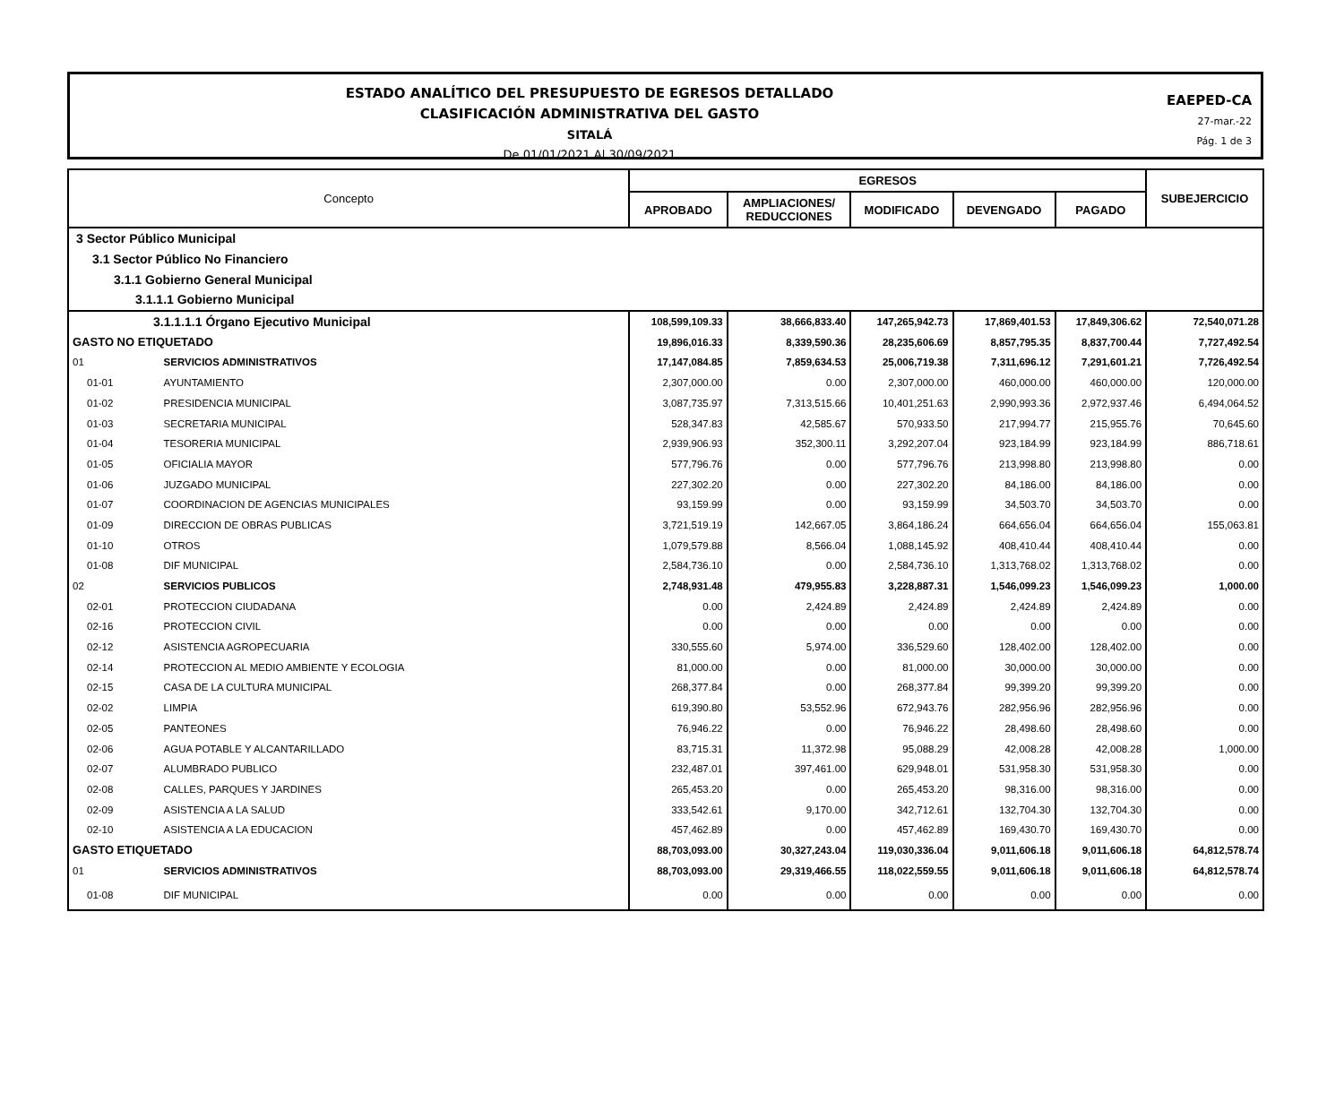ESTADO ANALÍTICO DEL PRESUPUESTO DE EGRESOS DETALLADO
CLASIFICACIÓN ADMINISTRATIVA DEL GASTO
SITALÁ
De 01/01/2021 Al 30/09/2021
EAEPED-CA
27-mar.-22
Pág. 1 de 3
| Concepto | | EGRESOS | | | | | SUBEJERCICIO |
| --- | --- | --- | --- | --- | --- | --- | --- |
| | | APROBADO | AMPLIACIONES/ REDUCCIONES | MODIFICADO | DEVENGADO | PAGADO | |
| 3 Sector Público Municipal | | | | | | | |
| 3.1 Sector Público No Financiero | | | | | | | |
| 3.1.1 Gobierno General Municipal | | | | | | | |
| 3.1.1.1 Gobierno Municipal | | | | | | | |
| 3.1.1.1.1 Órgano Ejecutivo Municipal | | 108,599,109.33 | 38,666,833.40 | 147,265,942.73 | 17,869,401.53 | 17,849,306.62 | 72,540,071.28 |
| GASTO NO ETIQUETADO | | 19,896,016.33 | 8,339,590.36 | 28,235,606.69 | 8,857,795.35 | 8,837,700.44 | 7,727,492.54 |
| 01 | SERVICIOS ADMINISTRATIVOS | 17,147,084.85 | 7,859,634.53 | 25,006,719.38 | 7,311,696.12 | 7,291,601.21 | 7,726,492.54 |
| 01-01 | AYUNTAMIENTO | 2,307,000.00 | 0.00 | 2,307,000.00 | 460,000.00 | 460,000.00 | 120,000.00 |
| 01-02 | PRESIDENCIA MUNICIPAL | 3,087,735.97 | 7,313,515.66 | 10,401,251.63 | 2,990,993.36 | 2,972,937.46 | 6,494,064.52 |
| 01-03 | SECRETARIA MUNICIPAL | 528,347.83 | 42,585.67 | 570,933.50 | 217,994.77 | 215,955.76 | 70,645.60 |
| 01-04 | TESORERIA MUNICIPAL | 2,939,906.93 | 352,300.11 | 3,292,207.04 | 923,184.99 | 923,184.99 | 886,718.61 |
| 01-05 | OFICIALIA MAYOR | 577,796.76 | 0.00 | 577,796.76 | 213,998.80 | 213,998.80 | 0.00 |
| 01-06 | JUZGADO MUNICIPAL | 227,302.20 | 0.00 | 227,302.20 | 84,186.00 | 84,186.00 | 0.00 |
| 01-07 | COORDINACION DE AGENCIAS MUNICIPALES | 93,159.99 | 0.00 | 93,159.99 | 34,503.70 | 34,503.70 | 0.00 |
| 01-09 | DIRECCION DE OBRAS PUBLICAS | 3,721,519.19 | 142,667.05 | 3,864,186.24 | 664,656.04 | 664,656.04 | 155,063.81 |
| 01-10 | OTROS | 1,079,579.88 | 8,566.04 | 1,088,145.92 | 408,410.44 | 408,410.44 | 0.00 |
| 01-08 | DIF MUNICIPAL | 2,584,736.10 | 0.00 | 2,584,736.10 | 1,313,768.02 | 1,313,768.02 | 0.00 |
| 02 | SERVICIOS PUBLICOS | 2,748,931.48 | 479,955.83 | 3,228,887.31 | 1,546,099.23 | 1,546,099.23 | 1,000.00 |
| 02-01 | PROTECCION CIUDADANA | 0.00 | 2,424.89 | 2,424.89 | 2,424.89 | 2,424.89 | 0.00 |
| 02-16 | PROTECCION CIVIL | 0.00 | 0.00 | 0.00 | 0.00 | 0.00 | 0.00 |
| 02-12 | ASISTENCIA AGROPECUARIA | 330,555.60 | 5,974.00 | 336,529.60 | 128,402.00 | 128,402.00 | 0.00 |
| 02-14 | PROTECCION AL MEDIO AMBIENTE Y ECOLOGIA | 81,000.00 | 0.00 | 81,000.00 | 30,000.00 | 30,000.00 | 0.00 |
| 02-15 | CASA DE LA CULTURA MUNICIPAL | 268,377.84 | 0.00 | 268,377.84 | 99,399.20 | 99,399.20 | 0.00 |
| 02-02 | LIMPIA | 619,390.80 | 53,552.96 | 672,943.76 | 282,956.96 | 282,956.96 | 0.00 |
| 02-05 | PANTEONES | 76,946.22 | 0.00 | 76,946.22 | 28,498.60 | 28,498.60 | 0.00 |
| 02-06 | AGUA POTABLE Y ALCANTARILLADO | 83,715.31 | 11,372.98 | 95,088.29 | 42,008.28 | 42,008.28 | 1,000.00 |
| 02-07 | ALUMBRADO PUBLICO | 232,487.01 | 397,461.00 | 629,948.01 | 531,958.30 | 531,958.30 | 0.00 |
| 02-08 | CALLES, PARQUES Y JARDINES | 265,453.20 | 0.00 | 265,453.20 | 98,316.00 | 98,316.00 | 0.00 |
| 02-09 | ASISTENCIA A LA SALUD | 333,542.61 | 9,170.00 | 342,712.61 | 132,704.30 | 132,704.30 | 0.00 |
| 02-10 | ASISTENCIA A LA EDUCACION | 457,462.89 | 0.00 | 457,462.89 | 169,430.70 | 169,430.70 | 0.00 |
| GASTO ETIQUETADO | | 88,703,093.00 | 30,327,243.04 | 119,030,336.04 | 9,011,606.18 | 9,011,606.18 | 64,812,578.74 |
| 01 | SERVICIOS ADMINISTRATIVOS | 88,703,093.00 | 29,319,466.55 | 118,022,559.55 | 9,011,606.18 | 9,011,606.18 | 64,812,578.74 |
| 01-08 | DIF MUNICIPAL | 0.00 | 0.00 | 0.00 | 0.00 | 0.00 | 0.00 |